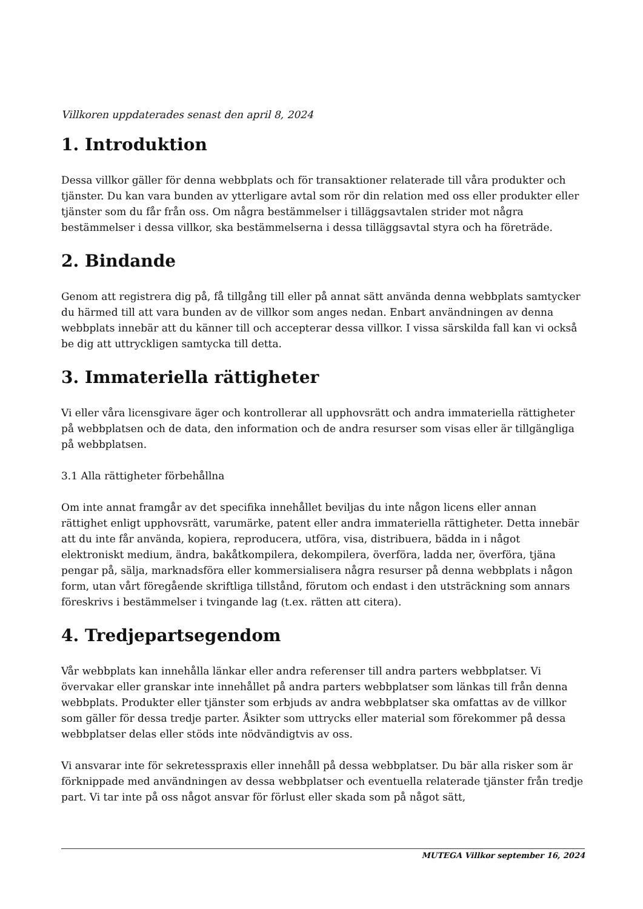Villkoren uppdaterades senast den april 8, 2024
1. Introduktion
Dessa villkor gäller för denna webbplats och för transaktioner relaterade till våra produkter och tjänster. Du kan vara bunden av ytterligare avtal som rör din relation med oss eller produkter eller tjänster som du får från oss. Om några bestämmelser i tilläggsavtalen strider mot några bestämmelser i dessa villkor, ska bestämmelserna i dessa tilläggsavtal styra och ha företräde.
2. Bindande
Genom att registrera dig på, få tillgång till eller på annat sätt använda denna webbplats samtycker du härmed till att vara bunden av de villkor som anges nedan. Enbart användningen av denna webbplats innebär att du känner till och accepterar dessa villkor. I vissa särskilda fall kan vi också be dig att uttryckligen samtycka till detta.
3. Immateriella rättigheter
Vi eller våra licensgivare äger och kontrollerar all upphovsrätt och andra immateriella rättigheter på webbplatsen och de data, den information och de andra resurser som visas eller är tillgängliga på webbplatsen.
3.1 Alla rättigheter förbehållna
Om inte annat framgår av det specifika innehållet beviljas du inte någon licens eller annan rättighet enligt upphovsrätt, varumärke, patent eller andra immateriella rättigheter. Detta innebär att du inte får använda, kopiera, reproducera, utföra, visa, distribuera, bädda in i något elektroniskt medium, ändra, bakåtkompilera, dekompilera, överföra, ladda ner, överföra, tjäna pengar på, sälja, marknadsföra eller kommersialisera några resurser på denna webbplats i någon form, utan vårt föregående skriftliga tillstånd, förutom och endast i den utsträckning som annars föreskrivs i bestämmelser i tvingande lag (t.ex. rätten att citera).
4. Tredjepartsegendom
Vår webbplats kan innehålla länkar eller andra referenser till andra parters webbplatser. Vi övervakar eller granskar inte innehållet på andra parters webbplatser som länkas till från denna webbplats. Produkter eller tjänster som erbjuds av andra webbplatser ska omfattas av de villkor som gäller för dessa tredje parter. Åsikter som uttrycks eller material som förekommer på dessa webbplatser delas eller stöds inte nödvändigtvis av oss.
Vi ansvarar inte för sekretesspraxis eller innehåll på dessa webbplatser. Du bär alla risker som är förknippade med användningen av dessa webbplatser och eventuella relaterade tjänster från tredje part. Vi tar inte på oss något ansvar för förlust eller skada som på något sätt,
MUTEGA Villkor september 16, 2024